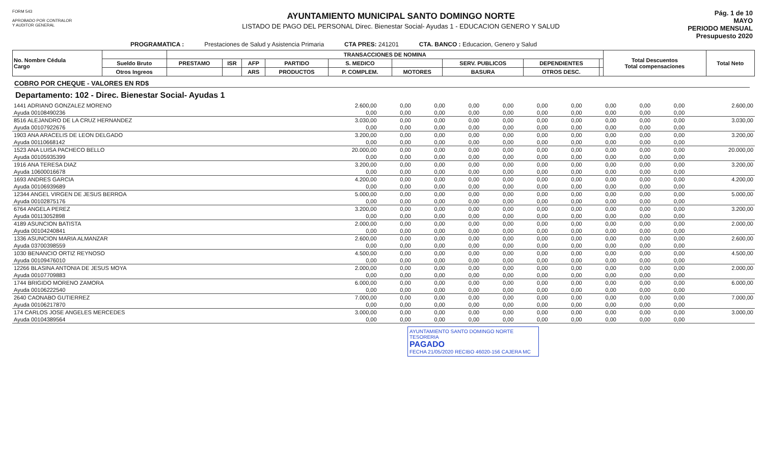FORM 543
APROBADO POR CONTRALOR
Y AUDITOR GENERAL
AYUNTAMIENTO MUNICIPAL SANTO DOMINGO NORTE
LISTADO DE PAGO DEL PERSONAL Direc. Bienestar Social- Ayudas 1 - EDUCACION GENERO Y SALUD
Pág. 1 de 10
MAYO
PERIODO MENSUAL
Presupuesto 2020
PROGRAMATICA : Prestaciones de Salud y Asistencia Primaria CTA PRES: 241201 CTA. BANCO : Educacion, Genero y Salud
| No. Nombre Cédula Cargo | | TRANSACCIONES DE NOMINA | | | | | | | | | Total Descuentos Total compensaciones | Total Neto |
| --- | --- | --- | --- | --- | --- | --- | --- | --- | --- | --- | --- | --- |
| | Sueldo Bruto | PRESTAMO | ISR | AFP | PARTIDO | S. MEDICO | | SERV. PUBLICOS | DEPENDIENTES | | | |
| | Otros Ingreos | | | ARS | PRODUCTOS | P. COMPLEM. | MOTORES | BASURA | OTROS DESC. | | | |
COBRO POR CHEQUE - VALORES EN RD$
Departamento: 102 - Direc. Bienestar Social- Ayudas 1
| 1441 ADRIANO GONZALEZ MORENO | 2.600,00 | 0,00 | 0,00 | 0,00 | 0,00 | 0,00 | 0,00 | 0,00 | 0,00 | 0,00 | 2.600,00 |
| Ayuda 00108490236 | 0,00 | 0,00 | 0,00 | 0,00 | 0,00 | 0,00 | 0,00 | 0,00 | 0,00 | 0,00 | |
| 8516 ALEJANDRO DE LA CRUZ HERNANDEZ | 3.030,00 | 0,00 | 0,00 | 0,00 | 0,00 | 0,00 | 0,00 | 0,00 | 0,00 | 0,00 | 3.030,00 |
| Ayuda 00107922676 | 0,00 | 0,00 | 0,00 | 0,00 | 0,00 | 0,00 | 0,00 | 0,00 | 0,00 | 0,00 | |
| 1903 ANA ARACELIS DE LEON DELGADO | 3.200,00 | 0,00 | 0,00 | 0,00 | 0,00 | 0,00 | 0,00 | 0,00 | 0,00 | 0,00 | 3.200,00 |
| Ayuda 00110668142 | 0,00 | 0,00 | 0,00 | 0,00 | 0,00 | 0,00 | 0,00 | 0,00 | 0,00 | 0,00 | |
| 1523 ANA LUISA PACHECO BELLO | 20.000,00 | 0,00 | 0,00 | 0,00 | 0,00 | 0,00 | 0,00 | 0,00 | 0,00 | 0,00 | 20.000,00 |
| Ayuda 00105935399 | 0,00 | 0,00 | 0,00 | 0,00 | 0,00 | 0,00 | 0,00 | 0,00 | 0,00 | 0,00 | |
| 1916 ANA TERESA DIAZ | 3.200,00 | 0,00 | 0,00 | 0,00 | 0,00 | 0,00 | 0,00 | 0,00 | 0,00 | 0,00 | 3.200,00 |
| Ayuda 10600016678 | 0,00 | 0,00 | 0,00 | 0,00 | 0,00 | 0,00 | 0,00 | 0,00 | 0,00 | 0,00 | |
| 1693 ANDRES GARCIA | 4.200,00 | 0,00 | 0,00 | 0,00 | 0,00 | 0,00 | 0,00 | 0,00 | 0,00 | 0,00 | 4.200,00 |
| Ayuda 00106939689 | 0,00 | 0,00 | 0,00 | 0,00 | 0,00 | 0,00 | 0,00 | 0,00 | 0,00 | 0,00 | |
| 12344 ANGEL VIRGEN DE JESUS BERROA | 5.000,00 | 0,00 | 0,00 | 0,00 | 0,00 | 0,00 | 0,00 | 0,00 | 0,00 | 0,00 | 5.000,00 |
| Ayuda 00102875176 | 0,00 | 0,00 | 0,00 | 0,00 | 0,00 | 0,00 | 0,00 | 0,00 | 0,00 | 0,00 | |
| 6764 ANGELA PEREZ | 3.200,00 | 0,00 | 0,00 | 0,00 | 0,00 | 0,00 | 0,00 | 0,00 | 0,00 | 0,00 | 3.200,00 |
| Ayuda 00113052898 | 0,00 | 0,00 | 0,00 | 0,00 | 0,00 | 0,00 | 0,00 | 0,00 | 0,00 | 0,00 | |
| 4189 ASUNCION BATISTA | 2.000,00 | 0,00 | 0,00 | 0,00 | 0,00 | 0,00 | 0,00 | 0,00 | 0,00 | 0,00 | 2.000,00 |
| Ayuda 00104240841 | 0,00 | 0,00 | 0,00 | 0,00 | 0,00 | 0,00 | 0,00 | 0,00 | 0,00 | 0,00 | |
| 1336 ASUNCION MARIA ALMANZAR | 2.600,00 | 0,00 | 0,00 | 0,00 | 0,00 | 0,00 | 0,00 | 0,00 | 0,00 | 0,00 | 2.600,00 |
| Ayuda 03700398559 | 0,00 | 0,00 | 0,00 | 0,00 | 0,00 | 0,00 | 0,00 | 0,00 | 0,00 | 0,00 | |
| 1030 BENANCIO ORTIZ REYNOSO | 4.500,00 | 0,00 | 0,00 | 0,00 | 0,00 | 0,00 | 0,00 | 0,00 | 0,00 | 0,00 | 4.500,00 |
| Ayuda 00109476010 | 0,00 | 0,00 | 0,00 | 0,00 | 0,00 | 0,00 | 0,00 | 0,00 | 0,00 | 0,00 | |
| 12266 BLASINA ANTONIA DE JESUS MOYA | 2.000,00 | 0,00 | 0,00 | 0,00 | 0,00 | 0,00 | 0,00 | 0,00 | 0,00 | 0,00 | 2.000,00 |
| Ayuda 00107709883 | 0,00 | 0,00 | 0,00 | 0,00 | 0,00 | 0,00 | 0,00 | 0,00 | 0,00 | 0,00 | |
| 1744 BRIGIDO MORENO ZAMORA | 6.000,00 | 0,00 | 0,00 | 0,00 | 0,00 | 0,00 | 0,00 | 0,00 | 0,00 | 0,00 | 6.000,00 |
| Ayuda 00106222540 | 0,00 | 0,00 | 0,00 | 0,00 | 0,00 | 0,00 | 0,00 | 0,00 | 0,00 | 0,00 | |
| 2640 CAONABO GUTIERREZ | 7.000,00 | 0,00 | 0,00 | 0,00 | 0,00 | 0,00 | 0,00 | 0,00 | 0,00 | 0,00 | 7.000,00 |
| Ayuda 00106217870 | 0,00 | 0,00 | 0,00 | 0,00 | 0,00 | 0,00 | 0,00 | 0,00 | 0,00 | 0,00 | |
| 174 CARLOS JOSE ANGELES MERCEDES | 3.000,00 | 0,00 | 0,00 | 0,00 | 0,00 | 0,00 | 0,00 | 0,00 | 0,00 | 0,00 | 3.000,00 |
| Ayuda 00104389564 | 0,00 | 0,00 | 0,00 | 0,00 | 0,00 | 0,00 | 0,00 | 0,00 | 0,00 | 0,00 | |
AYUNTAMIENTO SANTO DOMINGO NORTE TESORERIA
PAGADO
FECHA 21/05/2020 RECIBO 46020-156 CAJERA MC